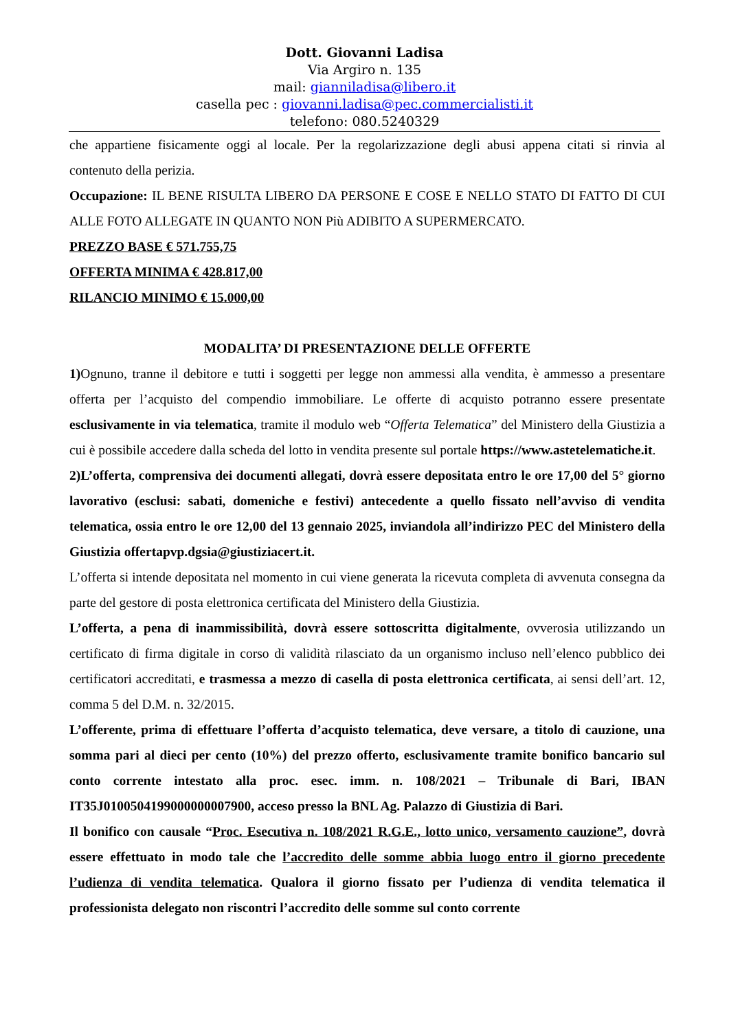Dott. Giovanni Ladisa
Via Argiro n. 135
mail: gianniladisa@libero.it
casella pec : giovanni.ladisa@pec.commercialisti.it
telefono: 080.5240329
che appartiene fisicamente oggi al locale. Per la regolarizzazione degli abusi appena citati si rinvia al contenuto della perizia.
Occupazione: IL BENE RISULTA LIBERO DA PERSONE E COSE E NELLO STATO DI FATTO DI CUI ALLE FOTO ALLEGATE IN QUANTO NON Più ADIBITO A SUPERMERCATO.
PREZZO BASE € 571.755,75
OFFERTA MINIMA € 428.817,00
RILANCIO MINIMO € 15.000,00
MODALITA’ DI PRESENTAZIONE DELLE OFFERTE
1) Ognuno, tranne il debitore e tutti i soggetti per legge non ammessi alla vendita, è ammesso a presentare offerta per l’acquisto del compendio immobiliare. Le offerte di acquisto potranno essere presentate esclusivamente in via telematica, tramite il modulo web “Offerta Telematica” del Ministero della Giustizia a cui è possibile accedere dalla scheda del lotto in vendita presente sul portale https://www.astetelematiche.it.
2)L’offerta, comprensiva dei documenti allegati, dovrà essere depositata entro le ore 17,00 del 5° giorno lavorativo (esclusi: sabati, domeniche e festivi) antecedente a quello fissato nell’avviso di vendita telematica, ossia entro le ore 12,00 del 13 gennaio 2025, inviandola all’indirizzo PEC del Ministero della Giustizia offertapvp.dgsia@giustiziacert.it.
L’offerta si intende depositata nel momento in cui viene generata la ricevuta completa di avvenuta consegna da parte del gestore di posta elettronica certificata del Ministero della Giustizia.
L’offerta, a pena di inammissibilità, dovrà essere sottoscritta digitalmente, ovverosia utilizzando un certificato di firma digitale in corso di validità rilasciato da un organismo incluso nell’elenco pubblico dei certificatori accreditati, e trasmessa a mezzo di casella di posta elettronica certificata, ai sensi dell’art. 12, comma 5 del D.M. n. 32/2015.
L’offerente, prima di effettuare l’offerta d’acquisto telematica, deve versare, a titolo di cauzione, una somma pari al dieci per cento (10%) del prezzo offerto, esclusivamente tramite bonifico bancario sul conto corrente intestato alla proc. esec. imm. n. 108/2021 – Tribunale di Bari, IBAN IT35J0100504199000000007900, acceso presso la BNL Ag. Palazzo di Giustizia di Bari.
Il bonifico con causale “Proc. Esecutiva n. 108/2021 R.G.E., lotto unico, versamento cauzione”, dovrà essere effettuato in modo tale che l’accredito delle somme abbia luogo entro il giorno precedente l’udienza di vendita telematica. Qualora il giorno fissato per l’udienza di vendita telematica il professionista delegato non riscontri l’accredito delle somme sul conto corrente